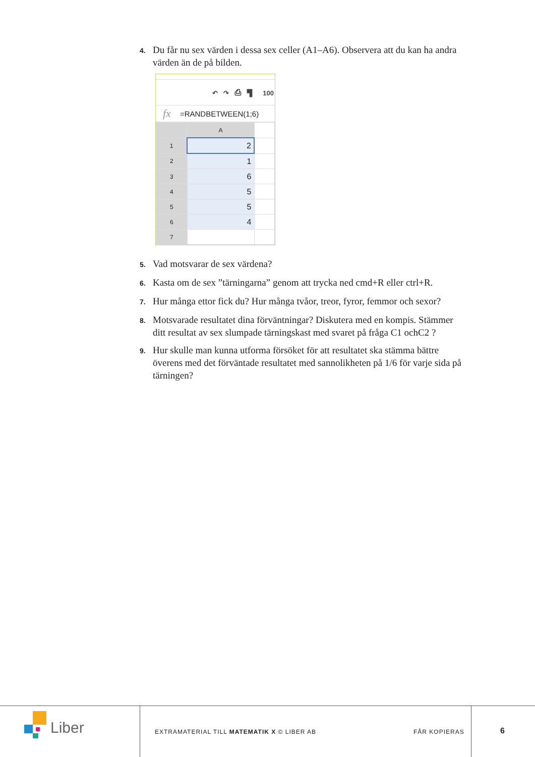4. Du får nu sex värden i dessa sex celler (A1–A6). Observera att du kan ha andra värden än de på bilden.
↶ ↷ ⎙ ▜ 100
fx =RANDBETWEEN(1;6)
| | A | |
| 1 | 2 | |
| 2 | 1 | |
| 3 | 6 | |
| 4 | 5 | |
| 5 | 5 | |
| 6 | 4 | |
| 7 | | |
5. Vad motsvarar de sex värdena?
6. Kasta om de sex ”tärningarna” genom att trycka ned cmd+R eller ctrl+R.
7. Hur många ettor fick du? Hur många tvåor, treor, fyror, femmor och sexor?
8. Motsvarade resultatet dina förväntningar? Diskutera med en kompis. Stämmer ditt resultat av sex slumpade tärningskast med svaret på fråga C1 ochC2 ?
9. Hur skulle man kunna utforma försöket för att resultatet ska stämma bättre överens med det förväntade resultatet med sannolikheten på 1/6 för varje sida på tärningen?
Liber
EXTRAMATERIAL TILL MATEMATIK X © LIBER AB
FÅR KOPIERAS 6